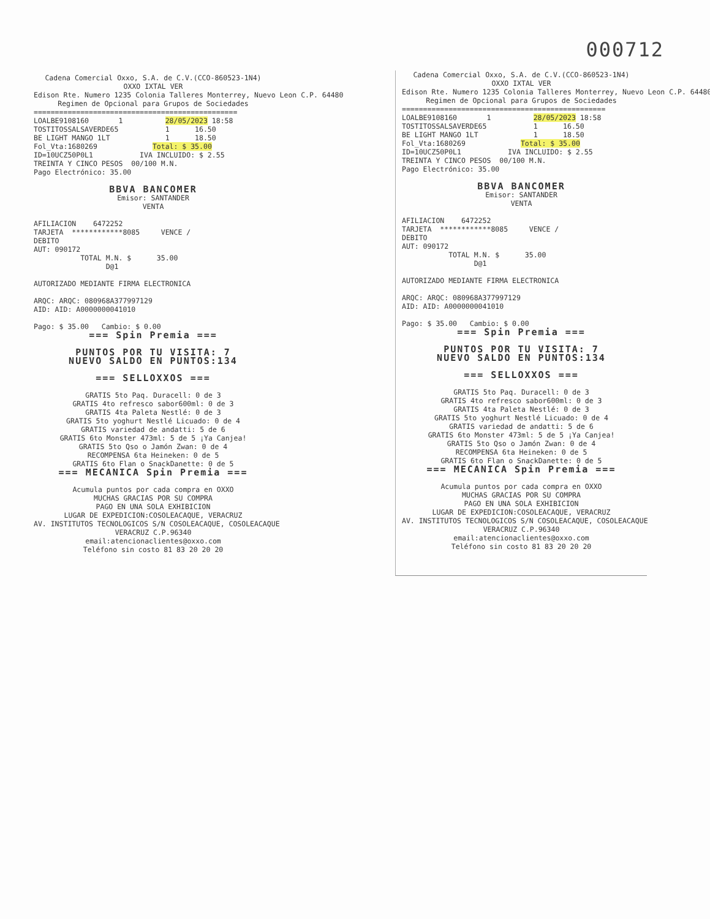000712
Cadena Comercial Oxxo, S.A. de C.V.(CCO-860523-1N4) OXXO IXTAL VER Edison Rte. Numero 1235 Colonia Talleres Monterrey, Nuevo Leon C.P. 64480 Regimen de Opcional para Grupos de Sociedades
================================================ LOALBE9108160 1 28/05/2023 18:58 TOSTITOSSALSAVERDE65 1 16.50 BE LIGHT MANGO 1LT 1 18.50 Fol_Vta:1680269 Total: $ 35.00 ID=10UCZ50P0L1 IVA INCLUIDO: $ 2.55 TREINTA Y CINCO PESOS 00/100 M.N. Pago Electrónico: 35.00
BBVA BANCOMER
Emisor: SANTANDER VENTA
AFILIACION 6472252 TARJETA ************8085 VENCE / DEBITO AUT: 090172 TOTAL M.N. $ 35.00 D@1 AUTORIZADO MEDIANTE FIRMA ELECTRONICA ARQC: ARQC: 080968A377997129 AID: AID: A0000000041010 Pago: $ 35.00 Cambio: $ 0.00
=== Spin Premia ===
PUNTOS POR TU VISITA: 7 NUEVO SALDO EN PUNTOS:134
=== SELLOXXOS ===
GRATIS 5to Paq. Duracell: 0 de 3 GRATIS 4to refresco sabor600ml: 0 de 3 GRATIS 4ta Paleta Nestlé: 0 de 3 GRATIS 5to yoghurt Nestlé Licuado: 0 de 4 GRATIS variedad de andatti: 5 de 6 GRATIS 6to Monster 473ml: 5 de 5 ¡Ya Canjea! GRATIS 5to Qso o Jamón Zwan: 0 de 4 RECOMPENSA 6ta Heineken: 0 de 5 GRATIS 6to Flan o SnackDanette: 0 de 5
=== MECANICA Spin Premia ===
Acumula puntos por cada compra en OXXO MUCHAS GRACIAS POR SU COMPRA PAGO EN UNA SOLA EXHIBICION LUGAR DE EXPEDICION:COSOLEACAQUE, VERACRUZ AV. INSTITUTOS TECNOLOGICOS S/N COSOLEACAQUE, COSOLEACAQUE VERACRUZ C.P.96340 email:atencionaclientes@oxxo.com Teléfono sin costo 81 83 20 20 20
Cadena Comercial Oxxo, S.A. de C.V.(CCO-860523-1N4) OXXO IXTAL VER Edison Rte. Numero 1235 Colonia Talleres Monterrey, Nuevo Leon C.P. 64480 Regimen de Opcional para Grupos de Sociedades
================================================ LOALBE9108160 1 28/05/2023 18:58 TOSTITOSSALSAVERDE65 1 16.50 BE LIGHT MANGO 1LT 1 18.50 Fol_Vta:1680269 Total: $ 35.00 ID=10UCZ50P0L1 IVA INCLUIDO: $ 2.55 TREINTA Y CINCO PESOS 00/100 M.N. Pago Electrónico: 35.00
BBVA BANCOMER
Emisor: SANTANDER VENTA
AFILIACION 6472252 TARJETA ************8085 VENCE / DEBITO AUT: 090172 TOTAL M.N. $ 35.00 D@1 AUTORIZADO MEDIANTE FIRMA ELECTRONICA ARQC: ARQC: 080968A377997129 AID: AID: A0000000041010 Pago: $ 35.00 Cambio: $ 0.00
=== Spin Premia ===
PUNTOS POR TU VISITA: 7 NUEVO SALDO EN PUNTOS:134
=== SELLOXXOS ===
GRATIS 5to Paq. Duracell: 0 de 3 GRATIS 4to refresco sabor600ml: 0 de 3 GRATIS 4ta Paleta Nestlé: 0 de 3 GRATIS 5to yoghurt Nestlé Licuado: 0 de 4 GRATIS variedad de andatti: 5 de 6 GRATIS 6to Monster 473ml: 5 de 5 ¡Ya Canjea! GRATIS 5to Qso o Jamón Zwan: 0 de 4 RECOMPENSA 6ta Heineken: 0 de 5 GRATIS 6to Flan o SnackDanette: 0 de 5
=== MECANICA Spin Premia ===
Acumula puntos por cada compra en OXXO MUCHAS GRACIAS POR SU COMPRA PAGO EN UNA SOLA EXHIBICION LUGAR DE EXPEDICION:COSOLEACAQUE, VERACRUZ AV. INSTITUTOS TECNOLOGICOS S/N COSOLEACAQUE, COSOLEACAQUE VERACRUZ C.P.96340 email:atencionaclientes@oxxo.com Teléfono sin costo 81 83 20 20 20